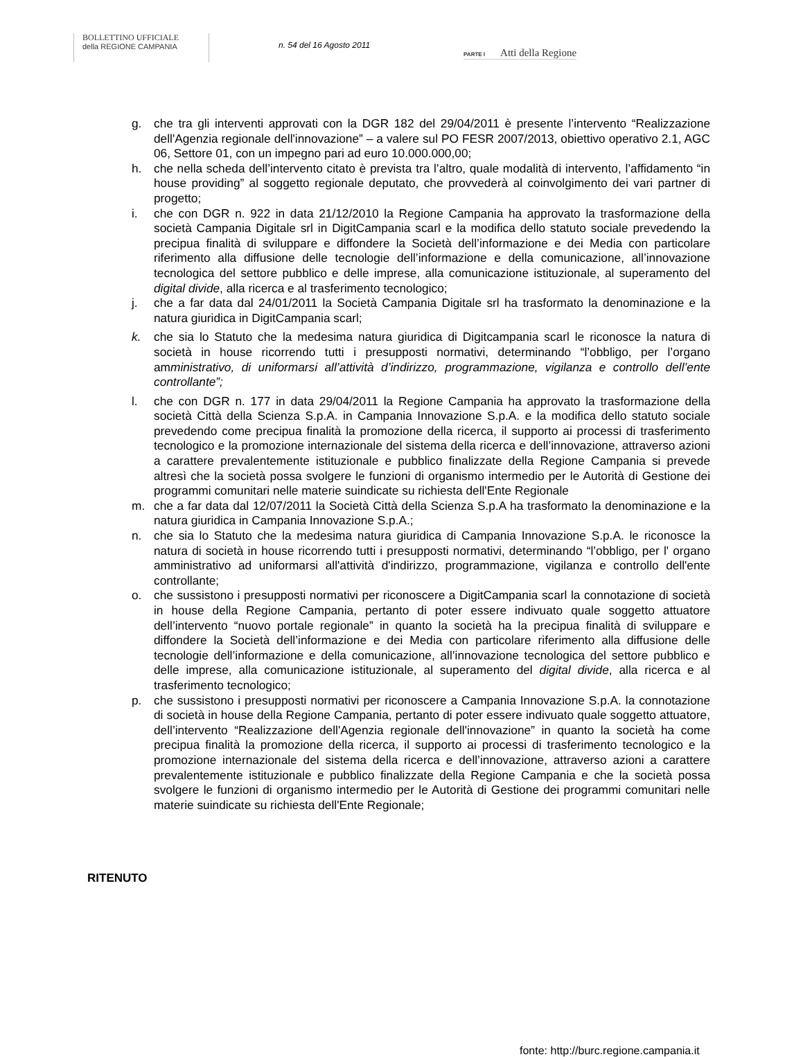BOLLETTINO UFFICIALE
della REGIONE CAMPANIA
n. 54 del 16 Agosto 2011
PARTE I Atti della Regione
g. che tra gli interventi approvati con la DGR 182 del 29/04/2011 è presente l’intervento “Realizzazione dell'Agenzia regionale dell'innovazione” – a valere sul PO FESR 2007/2013, obiettivo operativo 2.1, AGC 06, Settore 01, con un impegno pari ad euro 10.000.000,00;
h. che nella scheda dell’intervento citato è prevista tra l’altro, quale modalità di intervento, l’affidamento “in house providing” al soggetto regionale deputato, che provvederà al coinvolgimento dei vari partner di progetto;
i. che con DGR n. 922 in data 21/12/2010 la Regione Campania ha approvato la trasformazione della società Campania Digitale srl in DigitCampania scarl e la modifica dello statuto sociale prevedendo la precipua finalità di sviluppare e diffondere la Società dell’informazione e dei Media con particolare riferimento alla diffusione delle tecnologie dell’informazione e della comunicazione, all’innovazione tecnologica del settore pubblico e delle imprese, alla comunicazione istituzionale, al superamento del digital divide, alla ricerca e al trasferimento tecnologico;
j. che a far data dal 24/01/2011 la Società Campania Digitale srl ha trasformato la denominazione e la natura giuridica in DigitCampania scarl;
k. che sia lo Statuto che la medesima natura giuridica di Digitcampania scarl le riconosce la natura di società in house ricorrendo tutti i presupposti normativi, determinando “l’obbligo, per l’organo amministrativo, di uniformarsi all’attività d’indirizzo, programmazione, vigilanza e controllo dell’ente controllante”;
l. che con DGR n. 177 in data 29/04/2011 la Regione Campania ha approvato la trasformazione della società Città della Scienza S.p.A. in Campania Innovazione S.p.A. e la modifica dello statuto sociale prevedendo come precipua finalità la promozione della ricerca, il supporto ai processi di trasferimento tecnologico e la promozione internazionale del sistema della ricerca e dell’innovazione, attraverso azioni a carattere prevalentemente istituzionale e pubblico finalizzate della Regione Campania si prevede altresì che la società possa svolgere le funzioni di organismo intermedio per le Autorità di Gestione dei programmi comunitari nelle materie suindicate su richiesta dell'Ente Regionale
m. che a far data dal 12/07/2011 la Società Città della Scienza S.p.A ha trasformato la denominazione e la natura giuridica in Campania Innovazione S.p.A.;
n. che sia lo Statuto che la medesima natura giuridica di Campania Innovazione S.p.A. le riconosce la natura di società in house ricorrendo tutti i presupposti normativi, determinando “l’obbligo, per l' organo amministrativo ad uniformarsi all'attività d'indirizzo, programmazione, vigilanza e controllo dell'ente controllante;
o. che sussistono i presupposti normativi per riconoscere a DigitCampania scarl la connotazione di società in house della Regione Campania, pertanto di poter essere indivuato quale soggetto attuatore dell’intervento “nuovo portale regionale” in quanto la società ha la precipua finalità di sviluppare e diffondere la Società dell’informazione e dei Media con particolare riferimento alla diffusione delle tecnologie dell’informazione e della comunicazione, all’innovazione tecnologica del settore pubblico e delle imprese, alla comunicazione istituzionale, al superamento del digital divide, alla ricerca e al trasferimento tecnologico;
p. che sussistono i presupposti normativi per riconoscere a Campania Innovazione S.p.A. la connotazione di società in house della Regione Campania, pertanto di poter essere indivuato quale soggetto attuatore, dell’intervento “Realizzazione dell'Agenzia regionale dell'innovazione” in quanto la società ha come precipua finalità la promozione della ricerca, il supporto ai processi di trasferimento tecnologico e la promozione internazionale del sistema della ricerca e dell’innovazione, attraverso azioni a carattere prevalentemente istituzionale e pubblico finalizzate della Regione Campania e che la società possa svolgere le funzioni di organismo intermedio per le Autorità di Gestione dei programmi comunitari nelle materie suindicate su richiesta dell'Ente Regionale;
RITENUTO
fonte: http://burc.regione.campania.it